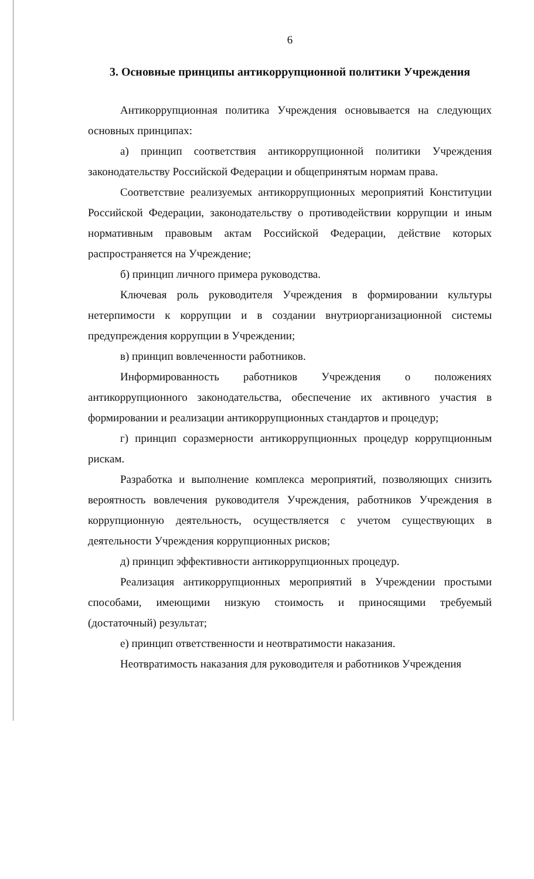6
3. Основные принципы антикоррупционной политики Учреждения
Антикоррупционная политика Учреждения основывается на следующих основных принципах:
а) принцип соответствия антикоррупционной политики Учреждения законодательству Российской Федерации и общепринятым нормам права.
Соответствие реализуемых антикоррупционных мероприятий Конституции Российской Федерации, законодательству о противодействии коррупции и иным нормативным правовым актам Российской Федерации, действие которых распространяется на Учреждение;
б) принцип личного примера руководства.
Ключевая роль руководителя Учреждения в формировании культуры нетерпимости к коррупции и в создании внутриорганизационной системы предупреждения коррупции в Учреждении;
в) принцип вовлеченности работников.
Информированность работников Учреждения о положениях антикоррупционного законодательства, обеспечение их активного участия в формировании и реализации антикоррупционных стандартов и процедур;
г) принцип соразмерности антикоррупционных процедур коррупционным рискам.
Разработка и выполнение комплекса мероприятий, позволяющих снизить вероятность вовлечения руководителя Учреждения, работников Учреждения в коррупционную деятельность, осуществляется с учетом существующих в деятельности Учреждения коррупционных рисков;
д) принцип эффективности антикоррупционных процедур.
Реализация антикоррупционных мероприятий в Учреждении простыми способами, имеющими низкую стоимость и приносящими требуемый (достаточный) результат;
е) принцип ответственности и неотвратимости наказания.
Неотвратимость наказания для руководителя и работников Учреждения